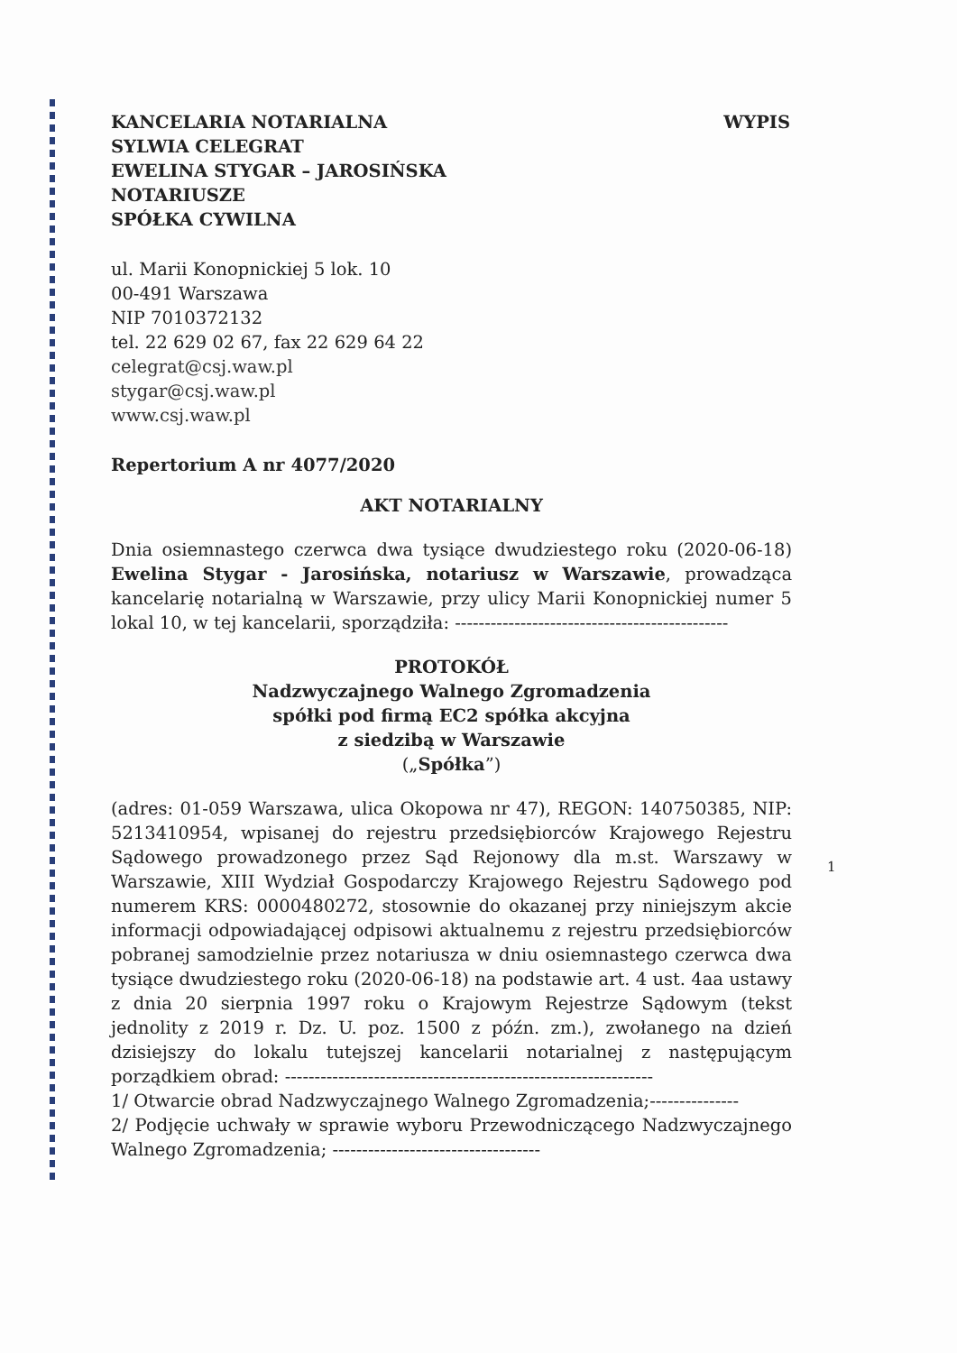KANCELARIA NOTARIALNA
SYLWIA CELEGRAT
EWELINA STYGAR – JAROSIŃSKA
NOTARIUSZE
SPÓŁKA CYWILNA
WYPIS
ul. Marii Konopnickiej 5 lok. 10
00-491 Warszawa
NIP 7010372132
tel. 22 629 02 67, fax 22 629 64 22
celegrat@csj.waw.pl
stygar@csj.waw.pl
www.csj.waw.pl
Repertorium A nr 4077/2020
AKT NOTARIALNY
Dnia osiemnastego czerwca dwa tysiące dwudziestego roku (2020-06-18) Ewelina Stygar - Jarosińska, notariusz w Warszawie, prowadząca kancelarię notarialną w Warszawie, przy ulicy Marii Konopnickiej numer 5 lokal 10, w tej kancelarii, sporządziła: ----------------------------------------------
PROTOKÓŁ
Nadzwyczajnego Walnego Zgromadzenia
spółki pod firmą EC2 spółka akcyjna
z siedzibą w Warszawie
(„Spółka”)
(adres: 01-059 Warszawa, ulica Okopowa nr 47), REGON: 140750385, NIP: 5213410954, wpisanej do rejestru przedsiębiorców Krajowego Rejestru Sądowego prowadzonego przez Sąd Rejonowy dla m.st. Warszawy w Warszawie, XIII Wydział Gospodarczy Krajowego Rejestru Sądowego pod numerem KRS: 0000480272, stosownie do okazanej przy niniejszym akcie informacji odpowiadającej odpisowi aktualnemu z rejestru przedsiębiorców pobranej samodzielnie przez notariusza w dniu osiemnastego czerwca dwa tysiące dwudziestego roku (2020-06-18) na podstawie art. 4 ust. 4aa ustawy z dnia 20 sierpnia 1997 roku o Krajowym Rejestrze Sądowym (tekst jednolity z 2019 r. Dz. U. poz. 1500 z późn. zm.), zwołanego na dzień dzisiejszy do lokalu tutejszej kancelarii notarialnej z następującym porządkiem obrad: --------------------------------------------------------------
1/ Otwarcie obrad Nadzwyczajnego Walnego Zgromadzenia;---------------
2/ Podjęcie uchwały w sprawie wyboru Przewodniczącego Nadzwyczajnego Walnego Zgromadzenia; -----------------------------------
1